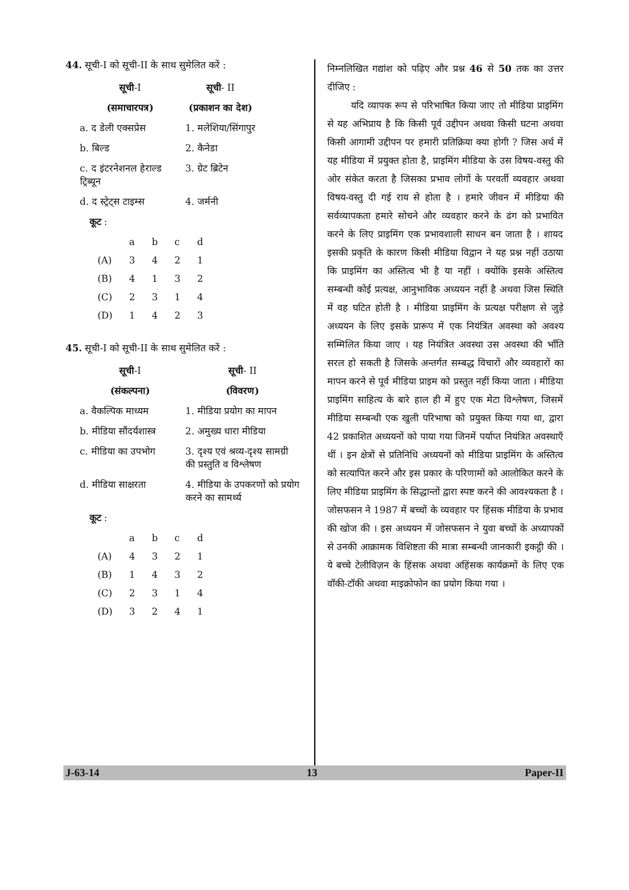44. सूची-I को सूची-II के साथ सुमेलित करें :
| सूची -I | सूची - II |
| (समाचारपत्र) | (प्रकाशन का देश) |
| a. द डेली एक्सप्रेस | 1. मलेशिया/सिंगापुर |
| b. बिल्ड | 2. कैनेडा |
| c. द इंटरनेशनल हेराल्ड ट्रिब्यून | 3. ग्रेट ब्रिटेन |
| d. द स्ट्रेट्स टाइम्स | 4. जर्मनी |
कूट :
| | a | b | c | d |
| (A) | 3 | 4 | 2 | 1 |
| (B) | 4 | 1 | 3 | 2 |
| (C) | 2 | 3 | 1 | 4 |
| (D) | 1 | 4 | 2 | 3 |
45. सूची-I को सूची-II के साथ सुमेलित करें :
| सूची -I | सूची - II |
| (संकल्पना) | (विवरण) |
| a. वैकल्पिक माध्यम | 1. मीडिया प्रयोग का मापन |
| b. मीडिया सौंदर्यशास्त्र | 2. अमुख्य धारा मीडिया |
| c. मीडिया का उपभोग | 3. दृश्य एवं श्रव्य-दृश्य सामग्री की प्रस्तुति व विश्लेषण |
| d. मीडिया साक्षरता | 4. मीडिया के उपकरणों को प्रयोग करने का सामर्थ्य |
कूट :
| | a | b | c | d |
| (A) | 4 | 3 | 2 | 1 |
| (B) | 1 | 4 | 3 | 2 |
| (C) | 2 | 3 | 1 | 4 |
| (D) | 3 | 2 | 4 | 1 |
निम्नलिखित गद्यांश को पढ़िए और प्रश्न 46 से 50 तक का उत्तर दीजिए :
यदि व्यापक रूप से परिभाषित किया जाए तो मीडिया प्राइमिंग से यह अभिप्राय है कि किसी पूर्व उद्दीपन अथवा किसी घटना अथवा किसी आगामी उद्दीपन पर हमारी प्रतिक्रिया क्या होगी ? जिस अर्थ में यह मीडिया में प्रयुक्त होता है, प्राइमिंग मीडिया के उस विषय-वस्तु की ओर संकेत करता है जिसका प्रभाव लोगों के परवर्ती व्यवहार अथवा विषय-वस्तु दी गई राय से होता है । हमारे जीवन में मीडिया की सर्वव्यापकता हमारे सोचने और व्यवहार करने के ढंग को प्रभावित करने के लिए प्राइमिंग एक प्रभावशाली साधन बन जाता है । शायद इसकी प्रकृति के कारण किसी मीडिया विद्वान ने यह प्रश्न नहीं उठाया कि प्राइमिंग का अस्तित्व भी है या नहीं । क्योंकि इसके अस्तित्व सम्बन्धी कोई प्रत्यक्ष, आनुभाविक अध्ययन नहीं है अथवा जिस स्थिति में वह घटित होती है । मीडिया प्राइमिंग के प्रत्यक्ष परीक्षण से जुड़े अध्ययन के लिए इसके प्रारूप में एक नियंत्रित अवस्था को अवश्य सम्मिलित किया जाए । यह नियंत्रित अवस्था उस अवस्था की भाँति सरल हो सकती है जिसके अन्तर्गत सम्बद्ध विचारों और व्यवहारों का मापन करने से पूर्व मीडिया प्राइम को प्रस्तुत नहीं किया जाता । मीडिया प्राइमिंग साहित्य के बारे हाल ही में हुए एक मेटा विश्लेषण, जिसमें मीडिया सम्बन्धी एक खुली परिभाषा को प्रयुक्त किया गया था, द्वारा 42 प्रकाशित अध्ययनों को पाया गया जिनमें पर्याप्त नियंत्रित अवस्थाएँ थीं । इन क्षेत्रों से प्रतिनिधि अध्ययनों को मीडिया प्राइमिंग के अस्तित्व को सत्यापित करने और इस प्रकार के परिणामों को आलोकित करने के लिए मीडिया प्राइमिंग के सिद्धान्तों द्वारा स्पष्ट करने की आवश्यकता है । जोसफसन ने 1987 में बच्चों के व्यवहार पर हिंसक मीडिया के प्रभाव की खोज की । इस अध्ययन में जोसफसन ने युवा बच्चों के अध्यापकों से उनकी आक्रामक विशिष्टता की मात्रा सम्बन्धी जानकारी इकट्ठी की । ये बच्चे टेलीविज़न के हिंसक अथवा अहिंसक कार्यक्रमों के लिए एक वॉकी-टॉकी अथवा माइक्रोफोन का प्रयोग किया गया ।
J-63-14 13 Paper-II